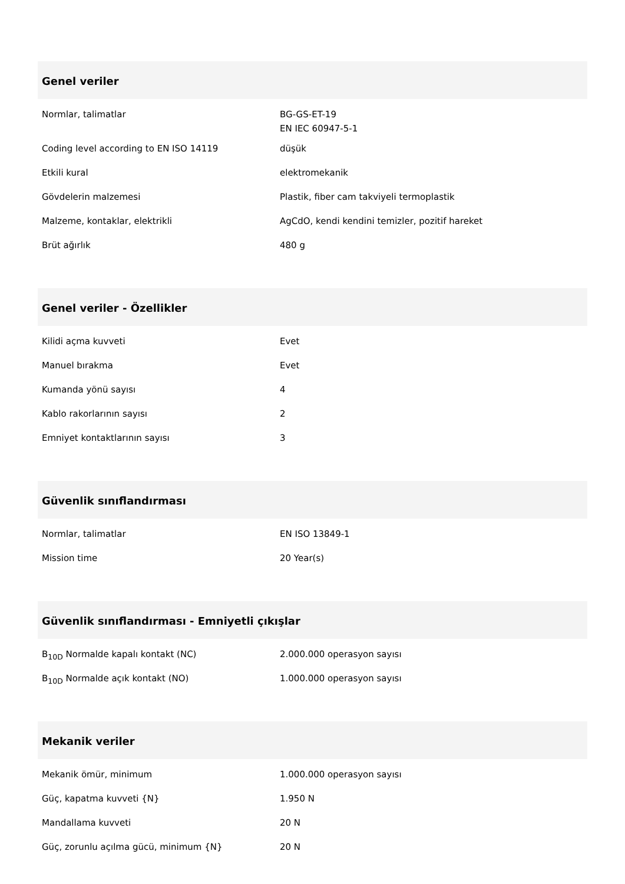Genel veriler
| Normlar, talimatlar | BG-GS-ET-19 EN IEC 60947-5-1 |
| Coding level according to EN ISO 14119 | düşük |
| Etkili kural | elektromekanik |
| Gövdelerin malzemesi | Plastik, fiber cam takviyeli termoplastik |
| Malzeme, kontaklar, elektrikli | AgCdO, kendi kendini temizler, pozitif hareket |
| Brüt ağırlık | 480 g |
Genel veriler - Özellikler
| Kilidi açma kuvveti | Evet |
| Manuel bırakma | Evet |
| Kumanda yönü sayısı | 4 |
| Kablo rakorlarının sayısı | 2 |
| Emniyet kontaktlarının sayısı | 3 |
Güvenlik sınıflandırması
| Normlar, talimatlar | EN ISO 13849-1 |
| Mission time | 20 Year(s) |
Güvenlik sınıflandırması - Emniyetli çıkışlar
| B<sub>10D</sub> Normalde kapalı kontakt (NC) | 2.000.000 operasyon sayısı |
| B<sub>10D</sub> Normalde açık kontakt (NO) | 1.000.000 operasyon sayısı |
Mekanik veriler
| Mekanik ömür, minimum | 1.000.000 operasyon sayısı |
| Güç, kapatma kuvveti {N} | 1.950 N |
| Mandallama kuvveti | 20 N |
| Güç, zorunlu açılma gücü, minimum {N} | 20 N |